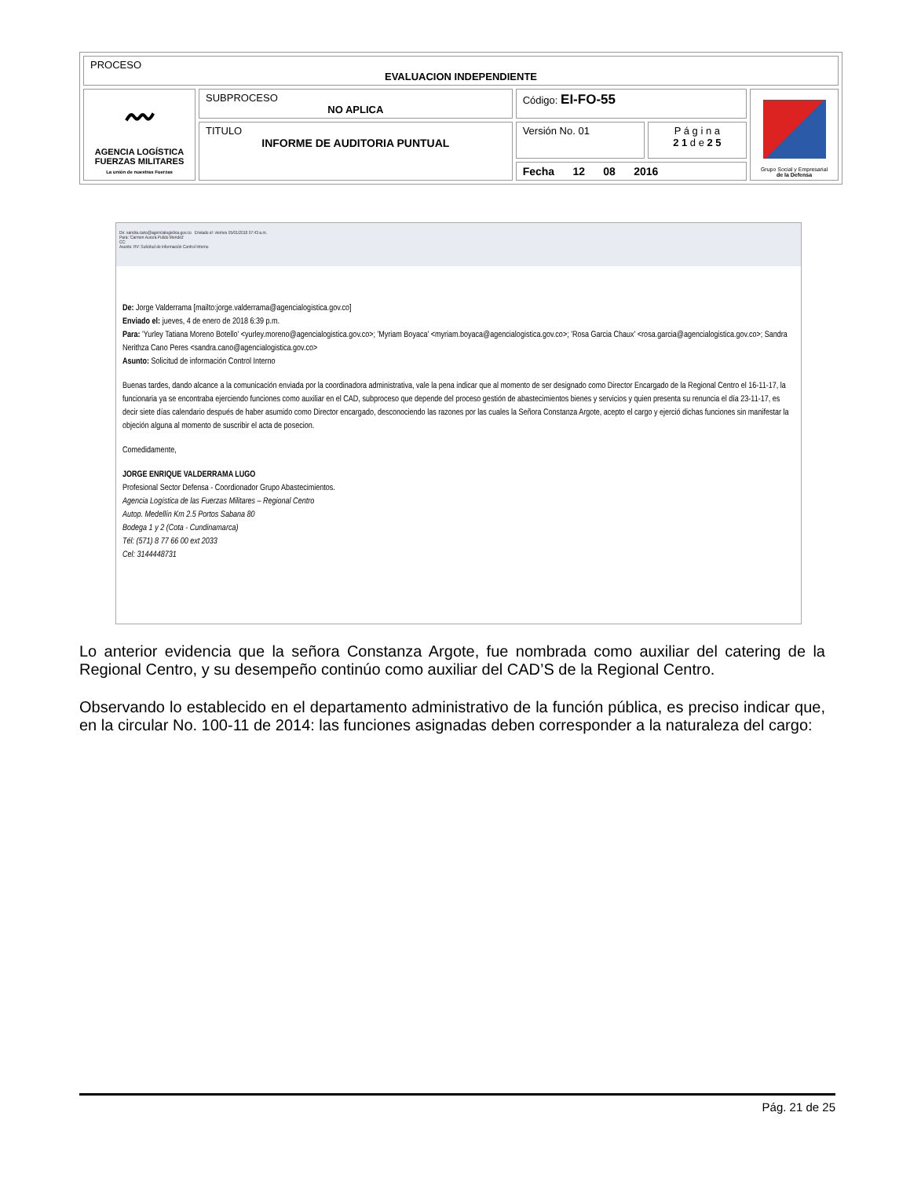| PROCESO EVALUACION INDEPENDIENTE | | | | |
| 〰 AGENCIA LOGÍSTICA FUERZAS MILITARES La unión de nuestras Fuerzas | SUBPROCESO NO APLICA | Código: EI-FO-55 | | Grupo Social y Empresarial de la Defensa |
| | TITULO INFORME DE AUDITORIA PUNTUAL | Versión No. 01 | P á g i n a 2 1 d e 2 5 | |
| | | Fecha 12 08 2016 | | |
De: sandra.cano@agencialogistica.gov.co Enviado el: viernes 05/01/2018 07:43 a.m.
Para: 'Carmen Aurora Pulido Mendez'
CC:
Asunto: RV: Solicitud de información Control Interno
De: Jorge Valderrama [mailto:jorge.valderrama@agencialogistica.gov.co]
Enviado el: jueves, 4 de enero de 2018 6:39 p.m.
Para: 'Yurley Tatiana Moreno Botello' <yurley.moreno@agencialogistica.gov.co>; 'Myriam Boyaca' <myriam.boyaca@agencialogistica.gov.co>; 'Rosa Garcia Chaux' <rosa.garcia@agencialogistica.gov.co>; Sandra Nerithza Cano Peres <sandra.cano@agencialogistica.gov.co>
Asunto: Solicitud de información Control Interno
Buenas tardes, dando alcance a la comunicación enviada por la coordinadora administrativa, vale la pena indicar que al momento de ser designado como Director Encargado de la Regional Centro el 16-11-17, la funcionaria ya se encontraba ejerciendo funciones como auxiliar en el CAD, subproceso que depende del proceso gestión de abastecimientos bienes y servicios y quien presenta su renuncia el día 23-11-17, es decir siete días calendario después de haber asumido como Director encargado, desconociendo las razones por las cuales la Señora Constanza Argote, acepto el cargo y ejerció dichas funciones sin manifestar la objeción alguna al momento de suscribir el acta de posecion.
Comedidamente,
JORGE ENRIQUE VALDERRAMA LUGO
Profesional Sector Defensa - Coordionador Grupo Abastecimientos.
Agencia Logística de las Fuerzas Militares – Regional Centro
Autop. Medellín Km 2.5 Portos Sabana 80
Bodega 1 y 2 (Cota - Cundinamarca)
Tél: (571) 8 77 66 00 ext 2033
Cel: 3144448731
Lo anterior evidencia que la señora Constanza Argote, fue nombrada como auxiliar del catering de la Regional Centro, y su desempeño continúo como auxiliar del CAD’S de la Regional Centro.
Observando lo establecido en el departamento administrativo de la función pública, es preciso indicar que, en la circular No. 100-11 de 2014: las funciones asignadas deben corresponder a la naturaleza del cargo:
Pág. 21 de 25